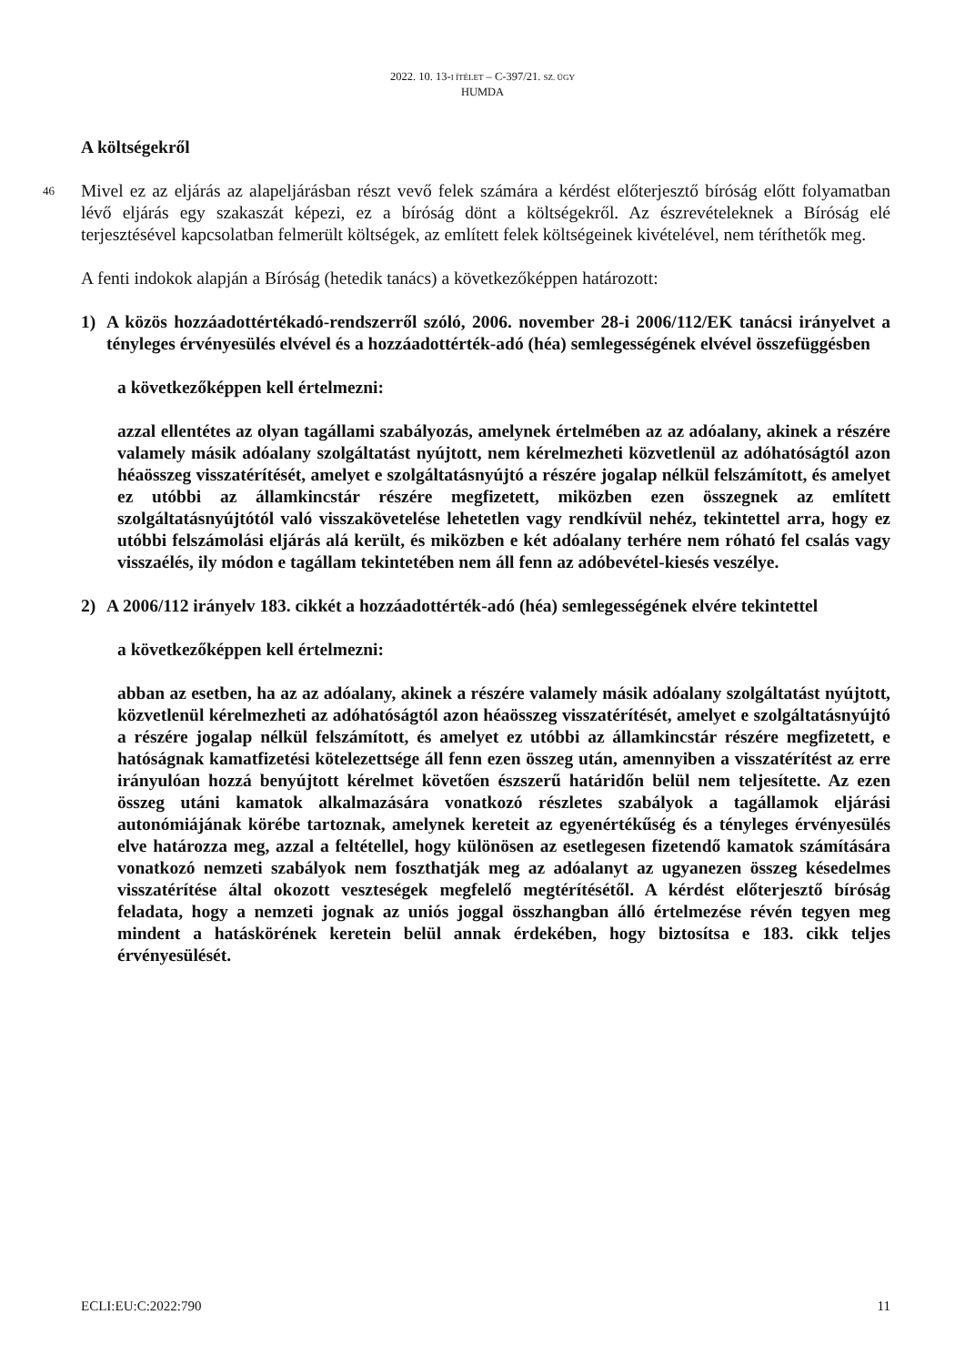2022. 10. 13-I ÍTÉLET – C-397/21. SZ. ÜGY
HUMDA
A költségekről
46 Mivel ez az eljárás az alapeljárásban részt vevő felek számára a kérdést előterjesztő bíróság előtt folyamatban lévő eljárás egy szakaszát képezi, ez a bíróság dönt a költségekről. Az észrevételeknek a Bíróság elé terjesztésével kapcsolatban felmerült költségek, az említett felek költségeinek kivételével, nem téríthetők meg.
A fenti indokok alapján a Bíróság (hetedik tanács) a következőképpen határozott:
1) A közös hozzáadottértékadó-rendszerről szóló, 2006. november 28-i 2006/112/EK tanácsi irányelvet a tényleges érvényesülés elvével és a hozzáadottérték-adó (héa) semlegességének elvével összefüggésben
a következőképpen kell értelmezni:
azzal ellentétes az olyan tagállami szabályozás, amelynek értelmében az az adóalany, akinek a részére valamely másik adóalany szolgáltatást nyújtott, nem kérelmezheti közvetlenül az adóhatóságtól azon héaösszeg visszatérítését, amelyet e szolgáltatásnyújtó a részére jogalap nélkül felszámított, és amelyet ez utóbbi az államkincstár részére megfizetett, miközben ezen összegnek az említett szolgáltatásnyújtótól való visszakövetelése lehetetlen vagy rendkívül nehéz, tekintettel arra, hogy ez utóbbi felszámolási eljárás alá került, és miközben e két adóalany terhére nem róható fel csalás vagy visszaélés, ily módon e tagállam tekintetében nem áll fenn az adóbevétel-kiesés veszélye.
2) A 2006/112 irányelv 183. cikkét a hozzáadottérték-adó (héa) semlegességének elvére tekintettel
a következőképpen kell értelmezni:
abban az esetben, ha az az adóalany, akinek a részére valamely másik adóalany szolgáltatást nyújtott, közvetlenül kérelmezheti az adóhatóságtól azon héaösszeg visszatérítését, amelyet e szolgáltatásnyújtó a részére jogalap nélkül felszámított, és amelyet ez utóbbi az államkincstár részére megfizetett, e hatóságnak kamatfizetési kötelezettsége áll fenn ezen összeg után, amennyiben a visszatérítést az erre irányulóan hozzá benyújtott kérelmet követően észszerű határidőn belül nem teljesítette. Az ezen összeg utáni kamatok alkalmazására vonatkozó részletes szabályok a tagállamok eljárási autonómiájának körébe tartoznak, amelynek kereteit az egyenértékűség és a tényleges érvényesülés elve határozza meg, azzal a feltétellel, hogy különösen az esetlegesen fizetendő kamatok számítására vonatkozó nemzeti szabályok nem foszthatják meg az adóalanyt az ugyanezen összeg késedelmes visszatérítése által okozott veszteségek megfelelő megtérítésétől. A kérdést előterjesztő bíróság feladata, hogy a nemzeti jognak az uniós joggal összhangban álló értelmezése révén tegyen meg mindent a hatáskörének keretein belül annak érdekében, hogy biztosítsa e 183. cikk teljes érvényesülését.
ECLI:EU:C:2022:790 11